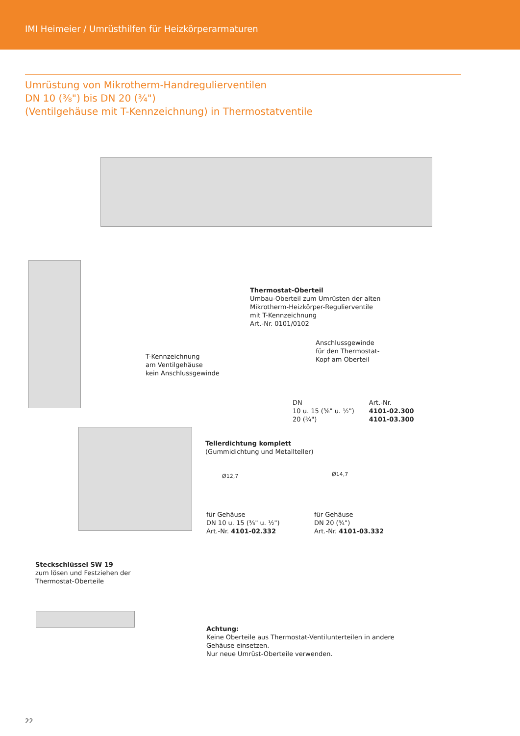IMI Heimeier / Umrüsthilfen für Heizkörperarmaturen
Umrüstung von Mikrotherm-Handregulierventilen
DN 10 (³⁄₈") bis DN 20 (³⁄₄")
(Ventilgehäuse mit T-Kennzeichnung) in Thermostatventile
Thermostat-Oberteil
Umbau-Oberteil zum Umrüsten der alten
Mikrotherm-Heizkörper-Regulierventile
mit T-Kennzeichnung
Art.-Nr. 0101/0102
T-Kennzeichnung
am Ventilgehäuse
kein Anschlussgewinde
Anschlussgewinde
für den Thermostat-
Kopf am Oberteil
| DN | Art.-Nr. |
| 10 u. 15 (³⁄₈" u. ½") | 4101-02.300 |
| 20 (³⁄₄") | 4101-03.300 |
Tellerdichtung komplett
(Gummidichtung und Metallteller)
Ø12,7 Ø14,7
für Gehäuse
DN 10 u. 15 (³⁄₈" u. ½")
Art.-Nr. 4101-02.332
für Gehäuse
DN 20 (³⁄₄")
Art.-Nr. 4101-03.332
Steckschlüssel SW 19
zum lösen und Festziehen der
Thermostat-Oberteile
Achtung:
Keine Oberteile aus Thermostat-Ventilunterteilen in andere
Gehäuse einsetzen.
Nur neue Umrüst-Oberteile verwenden.
22